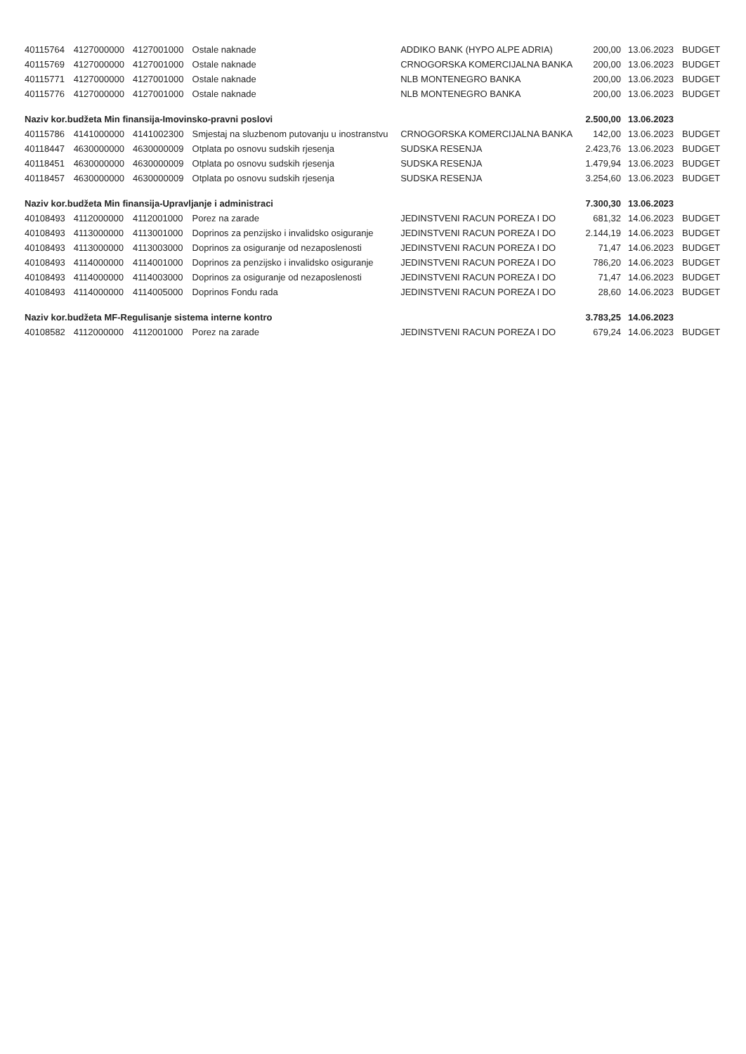| 40115764 | 4127000000 | 4127001000 | Ostale naknade | ADDIKO BANK (HYPO ALPE ADRIA) | 200,00 | 13.06.2023 | BUDGET |
| 40115769 | 4127000000 | 4127001000 | Ostale naknade | CRNOGORSKA KOMERCIJALNA BANKA | 200,00 | 13.06.2023 | BUDGET |
| 40115771 | 4127000000 | 4127001000 | Ostale naknade | NLB MONTENEGRO BANKA | 200,00 | 13.06.2023 | BUDGET |
| 40115776 | 4127000000 | 4127001000 | Ostale naknade | NLB MONTENEGRO BANKA | 200,00 | 13.06.2023 | BUDGET |
| Naziv kor.budžeta Min finansija-Imovinsko-pravni poslovi | | | | | 2.500,00 | 13.06.2023 | |
| 40115786 | 4141000000 | 4141002300 | Smjestaj na sluzbenom putovanju u inostranstvu | CRNOGORSKA KOMERCIJALNA BANKA | 142,00 | 13.06.2023 | BUDGET |
| 40118447 | 4630000000 | 4630000009 | Otplata po osnovu sudskih rjesenja | SUDSKA RESENJA | 2.423,76 | 13.06.2023 | BUDGET |
| 40118451 | 4630000000 | 4630000009 | Otplata po osnovu sudskih rjesenja | SUDSKA RESENJA | 1.479,94 | 13.06.2023 | BUDGET |
| 40118457 | 4630000000 | 4630000009 | Otplata po osnovu sudskih rjesenja | SUDSKA RESENJA | 3.254,60 | 13.06.2023 | BUDGET |
| Naziv kor.budžeta Min finansija-Upravljanje i administraci | | | | | 7.300,30 | 13.06.2023 | |
| 40108493 | 4112000000 | 4112001000 | Porez na zarade | JEDINSTVENI RACUN POREZA I DO | 681,32 | 14.06.2023 | BUDGET |
| 40108493 | 4113000000 | 4113001000 | Doprinos za penzijsko i invalidsko osiguranje | JEDINSTVENI RACUN POREZA I DO | 2.144,19 | 14.06.2023 | BUDGET |
| 40108493 | 4113000000 | 4113003000 | Doprinos za osiguranje od nezaposlenosti | JEDINSTVENI RACUN POREZA I DO | 71,47 | 14.06.2023 | BUDGET |
| 40108493 | 4114000000 | 4114001000 | Doprinos za penzijsko i invalidsko osiguranje | JEDINSTVENI RACUN POREZA I DO | 786,20 | 14.06.2023 | BUDGET |
| 40108493 | 4114000000 | 4114003000 | Doprinos za osiguranje od nezaposlenosti | JEDINSTVENI RACUN POREZA I DO | 71,47 | 14.06.2023 | BUDGET |
| 40108493 | 4114000000 | 4114005000 | Doprinos Fondu rada | JEDINSTVENI RACUN POREZA I DO | 28,60 | 14.06.2023 | BUDGET |
| Naziv kor.budžeta MF-Regulisanje sistema interne kontro | | | | | 3.783,25 | 14.06.2023 | |
| 40108582 | 4112000000 | 4112001000 | Porez na zarade | JEDINSTVENI RACUN POREZA I DO | 679,24 | 14.06.2023 | BUDGET |